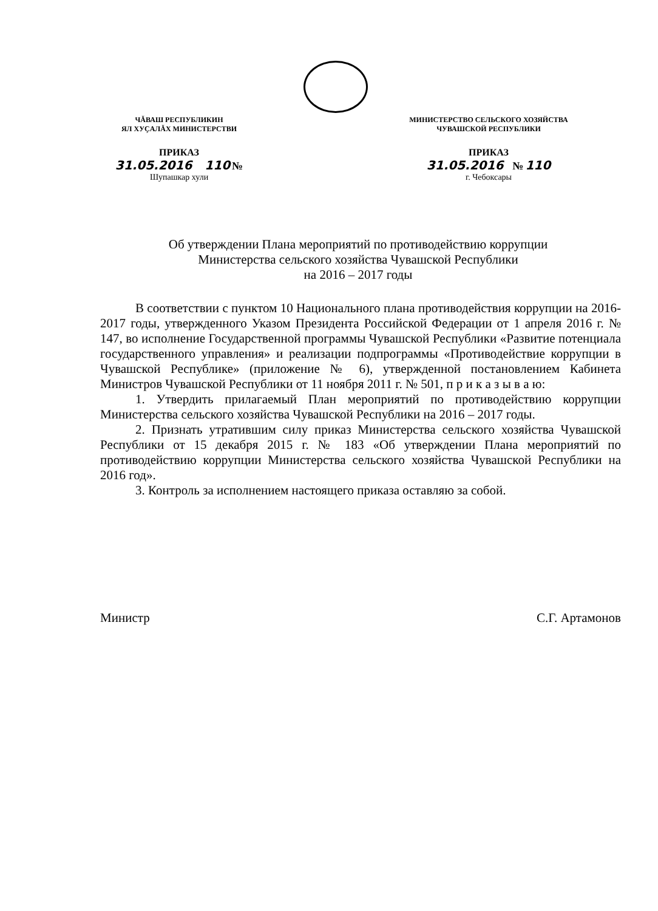ЧĂВАШ РЕСПУБЛИКИН
ЯЛ ХУҪАЛĂХ МИНИСТЕРСТВИ
ПРИКАЗ
31.05.2016 110 №
Шупашкар хули
МИНИСТЕРСТВО СЕЛЬСКОГО ХОЗЯЙСТВА
ЧУВАШСКОЙ РЕСПУБЛИКИ
ПРИКАЗ
31.05.2016 № 110
г. Чебоксары
Об утверждении Плана мероприятий по противодействию коррупции
Министерства сельского хозяйства Чувашской Республики
на 2016 – 2017 годы
В соответствии с пунктом 10 Национального плана противодействия коррупции на 2016-2017 годы, утвержденного Указом Президента Российской Федерации от 1 апреля 2016 г. № 147, во исполнение Государственной программы Чувашской Республики «Развитие потенциала государственного управления» и реализации подпрограммы «Противодействие коррупции в Чувашской Республике» (приложение № 6), утвержденной постановлением Кабинета Министров Чувашской Республики от 11 ноября 2011 г. № 501, п р и к а з ы в а ю:
1. Утвердить прилагаемый План мероприятий по противодействию коррупции Министерства сельского хозяйства Чувашской Республики на 2016 – 2017 годы.
2. Признать утратившим силу приказ Министерства сельского хозяйства Чувашской Республики от 15 декабря 2015 г. № 183 «Об утверждении Плана мероприятий по противодействию коррупции Министерства сельского хозяйства Чувашской Республики на 2016 год».
3. Контроль за исполнением настоящего приказа оставляю за собой.
Министр С.Г. Артамонов